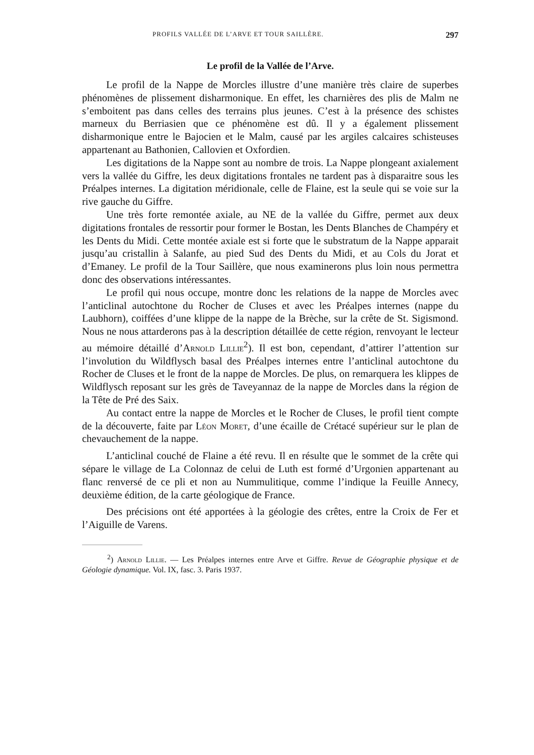PROFILS VALLÉE DE L’ARVE ET TOUR SAILLÈRE. 297
Le profil de la Vallée de l’Arve.
Le profil de la Nappe de Morcles illustre d’une manière très claire de superbes phénomènes de plissement disharmonique. En effet, les charnières des plis de Malm ne s’emboitent pas dans celles des terrains plus jeunes. C’est à la présence des schistes marneux du Berriasien que ce phénomène est dû. Il y a également plissement disharmonique entre le Bajocien et le Malm, causé par les argiles calcaires schisteuses appartenant au Bathonien, Callovien et Oxfordien.
Les digitations de la Nappe sont au nombre de trois. La Nappe plongeant axialement vers la vallée du Giffre, les deux digitations frontales ne tardent pas à disparaitre sous les Préalpes internes. La digitation méridionale, celle de Flaine, est la seule qui se voie sur la rive gauche du Giffre.
Une très forte remontée axiale, au NE de la vallée du Giffre, permet aux deux digitations frontales de ressortir pour former le Bostan, les Dents Blanches de Champéry et les Dents du Midi. Cette montée axiale est si forte que le substratum de la Nappe apparait jusqu’au cristallin à Salanfe, au pied Sud des Dents du Midi, et au Cols du Jorat et d’Emaney. Le profil de la Tour Saillère, que nous examinerons plus loin nous permettra donc des observations intéressantes.
Le profil qui nous occupe, montre donc les relations de la nappe de Morcles avec l’anticlinal autochtone du Rocher de Cluses et avec les Préalpes internes (nappe du Laubhorn), coiffées d’une klippe de la nappe de la Brèche, sur la crête de St. Sigismond. Nous ne nous attarderons pas à la description détaillée de cette région, renvoyant le lecteur au mémoire détaillé d’Arnold Lillie<sup>2</sup>). Il est bon, cependant, d’attirer l’attention sur l’involution du Wildflysch basal des Préalpes internes entre l’anticlinal autochtone du Rocher de Cluses et le front de la nappe de Morcles. De plus, on remarquera les klippes de Wildflysch reposant sur les grès de Taveyannaz de la nappe de Morcles dans la région de la Tête de Pré des Saix.
Au contact entre la nappe de Morcles et le Rocher de Cluses, le profil tient compte de la découverte, faite par Léon Moret, d’une écaille de Crétacé supérieur sur le plan de chevauchement de la nappe.
L’anticlinal couché de Flaine a été revu. Il en résulte que le sommet de la crête qui sépare le village de La Colonnaz de celui de Luth est formé d’Urgonien appartenant au flanc renversé de ce pli et non au Nummulitique, comme l’indique la Feuille Annecy, deuxième édition, de la carte géologique de France.
Des précisions ont été apportées à la géologie des crêtes, entre la Croix de Fer et l’Aiguille de Varens.
<sup>2</sup>) Arnold Lillie. — Les Préalpes internes entre Arve et Giffre. Revue de Géographie physique et de Géologie dynamique. Vol. IX, fasc. 3. Paris 1937.